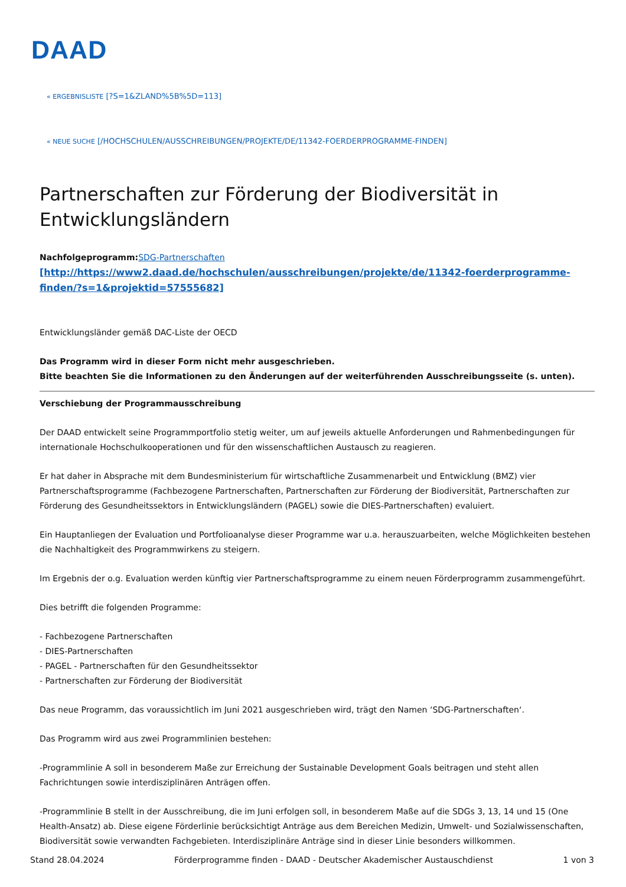DAAD
« ERGEBNISLISTE [?S=1&ZLAND%5B%5D=113]
« NEUE SUCHE [/HOCHSCHULEN/AUSSCHREIBUNGEN/PROJEKTE/DE/11342-FOERDERPROGRAMME-FINDEN]
Partnerschaften zur Förderung der Biodiversität in Entwicklungsländern
Nachfolgeprogramm: SDG-Partnerschaften
[http://https://www2.daad.de/hochschulen/ausschreibungen/projekte/de/11342-foerderprogramme-finden/?s=1&projektid=57555682]
Entwicklungsländer gemäß DAC-Liste der OECD
Das Programm wird in dieser Form nicht mehr ausgeschrieben.
Bitte beachten Sie die Informationen zu den Änderungen auf der weiterführenden Ausschreibungsseite (s. unten).
Verschiebung der Programmausschreibung
Der DAAD entwickelt seine Programmportfolio stetig weiter, um auf jeweils aktuelle Anforderungen und Rahmenbedingungen für internationale Hochschulkooperationen und für den wissenschaftlichen Austausch zu reagieren.
Er hat daher in Absprache mit dem Bundesministerium für wirtschaftliche Zusammenarbeit und Entwicklung (BMZ) vier Partnerschaftsprogramme (Fachbezogene Partnerschaften, Partnerschaften zur Förderung der Biodiversität, Partnerschaften zur Förderung des Gesundheitssektors in Entwicklungsländern (PAGEL) sowie die DIES-Partnerschaften) evaluiert.
Ein Hauptanliegen der Evaluation und Portfolioanalyse dieser Programme war u.a. herauszuarbeiten, welche Möglichkeiten bestehen die Nachhaltigkeit des Programmwirkens zu steigern.
Im Ergebnis der o.g. Evaluation werden künftig vier Partnerschaftsprogramme zu einem neuen Förderprogramm zusammengeführt.
Dies betrifft die folgenden Programme:
- Fachbezogene Partnerschaften
- DIES-Partnerschaften
- PAGEL - Partnerschaften für den Gesundheitssektor
- Partnerschaften zur Förderung der Biodiversität
Das neue Programm, das voraussichtlich im Juni 2021 ausgeschrieben wird, trägt den Namen ‘SDG-Partnerschaften‘.
Das Programm wird aus zwei Programmlinien bestehen:
-Programmlinie A soll in besonderem Maße zur Erreichung der Sustainable Development Goals beitragen und steht allen Fachrichtungen sowie interdisziplinären Anträgen offen.
-Programmlinie B stellt in der Ausschreibung, die im Juni erfolgen soll, in besonderem Maße auf die SDGs 3, 13, 14 und 15 (One Health-Ansatz) ab. Diese eigene Förderlinie berücksichtigt Anträge aus dem Bereichen Medizin, Umwelt- und Sozialwissenschaften, Biodiversität sowie verwandten Fachgebieten. Interdisziplinäre Anträge sind in dieser Linie besonders willkommen.
Stand 28.04.2024 Förderprogramme finden - DAAD - Deutscher Akademischer Austauschdienst 1 von 3